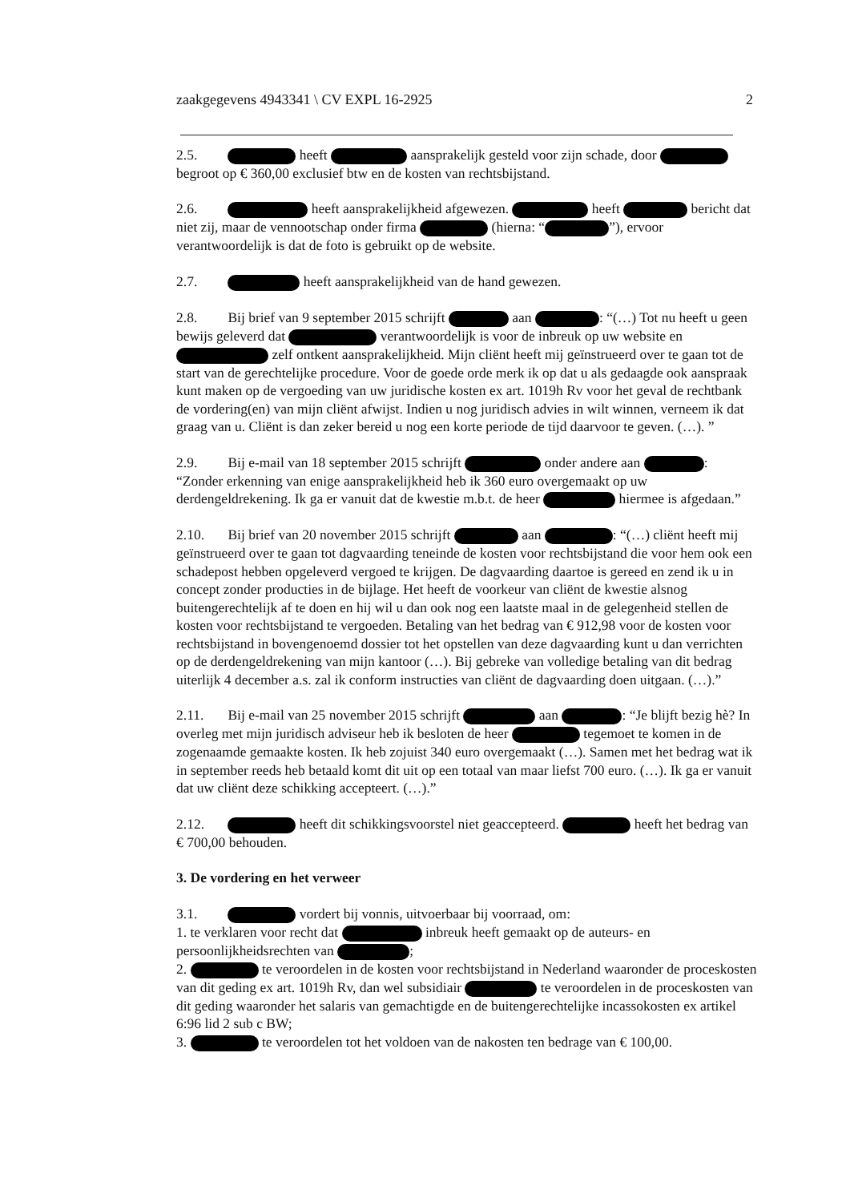zaakgegevens 4943341 \ CV EXPL 16-2925 2
2.5. heeft aansprakelijk gesteld voor zijn schade, door begroot op € 360,00 exclusief btw en de kosten van rechtsbijstand.
2.6. heeft aansprakelijkheid afgewezen. heeft bericht dat niet zij, maar de vennootschap onder firma (hierna: “ ”), ervoor verantwoordelijk is dat de foto is gebruikt op de website.
2.7. heeft aansprakelijkheid van de hand gewezen.
2.8. Bij brief van 9 september 2015 schrijft aan : “(…) Tot nu heeft u geen bewijs geleverd dat verantwoordelijk is voor de inbreuk op uw website en zelf ontkent aansprakelijkheid. Mijn cliënt heeft mij geïnstrueerd over te gaan tot de start van de gerechtelijke procedure. Voor de goede orde merk ik op dat u als gedaagde ook aanspraak kunt maken op de vergoeding van uw juridische kosten ex art. 1019h Rv voor het geval de rechtbank de vordering(en) van mijn cliënt afwijst. Indien u nog juridisch advies in wilt winnen, verneem ik dat graag van u. Cliënt is dan zeker bereid u nog een korte periode de tijd daarvoor te geven. (…). ”
2.9. Bij e-mail van 18 september 2015 schrijft onder andere aan : “Zonder erkenning van enige aansprakelijkheid heb ik 360 euro overgemaakt op uw derdengeldrekening. Ik ga er vanuit dat de kwestie m.b.t. de heer hiermee is afgedaan.”
2.10. Bij brief van 20 november 2015 schrijft aan : “(…) cliënt heeft mij geïnstrueerd over te gaan tot dagvaarding teneinde de kosten voor rechtsbijstand die voor hem ook een schadepost hebben opgeleverd vergoed te krijgen. De dagvaarding daartoe is gereed en zend ik u in concept zonder producties in de bijlage. Het heeft de voorkeur van cliënt de kwestie alsnog buitengerechtelijk af te doen en hij wil u dan ook nog een laatste maal in de gelegenheid stellen de kosten voor rechtsbijstand te vergoeden. Betaling van het bedrag van € 912,98 voor de kosten voor rechtsbijstand in bovengenoemd dossier tot het opstellen van deze dagvaarding kunt u dan verrichten op de derdengeldrekening van mijn kantoor (…). Bij gebreke van volledige betaling van dit bedrag uiterlijk 4 december a.s. zal ik conform instructies van cliënt de dagvaarding doen uitgaan. (…).”
2.11. Bij e-mail van 25 november 2015 schrijft aan : “Je blijft bezig hè? In overleg met mijn juridisch adviseur heb ik besloten de heer tegemoet te komen in de zogenaamde gemaakte kosten. Ik heb zojuist 340 euro overgemaakt (…). Samen met het bedrag wat ik in september reeds heb betaald komt dit uit op een totaal van maar liefst 700 euro. (…). Ik ga er vanuit dat uw cliënt deze schikking accepteert. (…).”
2.12. heeft dit schikkingsvoorstel niet geaccepteerd. heeft het bedrag van € 700,00 behouden.
3. De vordering en het verweer
3.1. vordert bij vonnis, uitvoerbaar bij voorraad, om:
1. te verklaren voor recht dat inbreuk heeft gemaakt op de auteurs- en persoonlijkheidsrechten van ;
2. te veroordelen in de kosten voor rechtsbijstand in Nederland waaronder de proceskosten van dit geding ex art. 1019h Rv, dan wel subsidiair te veroordelen in de proceskosten van dit geding waaronder het salaris van gemachtigde en de buitengerechtelijke incassokosten ex artikel 6:96 lid 2 sub c BW;
3. te veroordelen tot het voldoen van de nakosten ten bedrage van € 100,00.